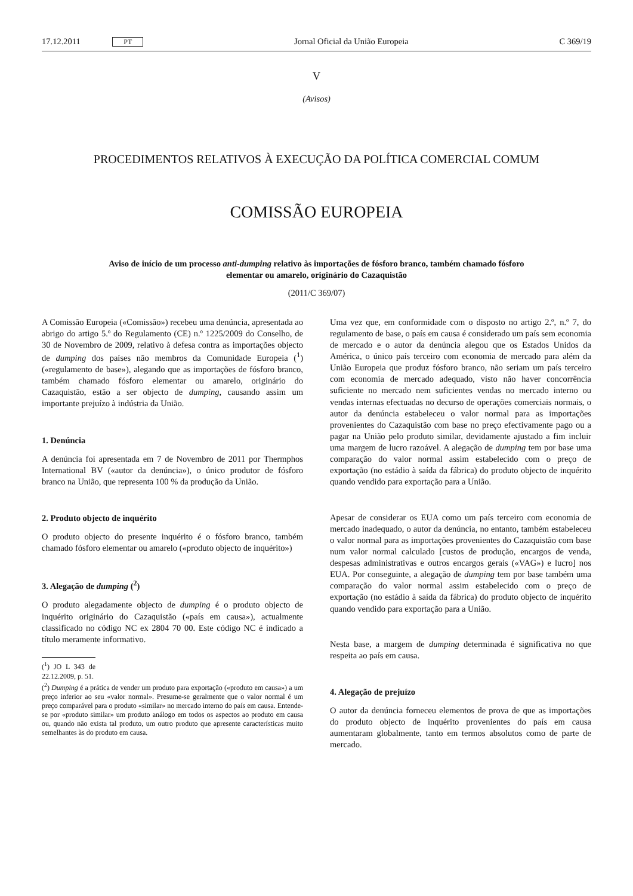17.12.2011 PT Jornal Oficial da União Europeia C 369/19
V
(Avisos)
PROCEDIMENTOS RELATIVOS À EXECUÇÃO DA POLÍTICA COMERCIAL COMUM
COMISSÃO EUROPEIA
Aviso de início de um processo anti-dumping relativo às importações de fósforo branco, também chamado fósforo elementar ou amarelo, originário do Cazaquistão
(2011/C 369/07)
A Comissão Europeia («Comissão») recebeu uma denúncia, apresentada ao abrigo do artigo 5.º do Regulamento (CE) n.º 1225/2009 do Conselho, de 30 de Novembro de 2009, relativo à defesa contra as importações objecto de dumping dos países não membros da Comunidade Europeia (<sup>1</sup>) («regulamento de base»), alegando que as importações de fósforo branco, também chamado fósforo elementar ou amarelo, originário do Cazaquistão, estão a ser objecto de dumping, causando assim um importante prejuízo à indústria da União.
1. Denúncia
A denúncia foi apresentada em 7 de Novembro de 2011 por Thermphos International BV («autor da denúncia»), o único produtor de fósforo branco na União, que representa 100 % da produção da União.
2. Produto objecto de inquérito
O produto objecto do presente inquérito é o fósforo branco, também chamado fósforo elementar ou amarelo («produto objecto de inquérito»)
3. Alegação de dumping (<sup>2</sup>)
O produto alegadamente objecto de dumping é o produto objecto de inquérito originário do Cazaquistão («país em causa»), actualmente classificado no código NC ex 2804 70 00. Este código NC é indicado a título meramente informativo.
(<sup>1</sup>) JO L 343 de 22.12.2009, p. 51.
(<sup>2</sup>) Dumping é a prática de vender um produto para exportação («produto em causa») a um preço inferior ao seu «valor normal». Presume-se geralmente que o valor normal é um preço comparável para o produto «similar» no mercado interno do país em causa. Entende-se por «produto similar» um produto análogo em todos os aspectos ao produto em causa ou, quando não exista tal produto, um outro produto que apresente características muito semelhantes às do produto em causa.
Uma vez que, em conformidade com o disposto no artigo 2.º, n.º 7, do regulamento de base, o país em causa é considerado um país sem economia de mercado e o autor da denúncia alegou que os Estados Unidos da América, o único país terceiro com economia de mercado para além da União Europeia que produz fósforo branco, não seriam um país terceiro com economia de mercado adequado, visto não haver concorrência suficiente no mercado nem suficientes vendas no mercado interno ou vendas internas efectuadas no decurso de operações comerciais normais, o autor da denúncia estabeleceu o valor normal para as importações provenientes do Cazaquistão com base no preço efectivamente pago ou a pagar na União pelo produto similar, devidamente ajustado a fim incluir uma margem de lucro razoável. A alegação de dumping tem por base uma comparação do valor normal assim estabelecido com o preço de exportação (no estádio à saída da fábrica) do produto objecto de inquérito quando vendido para exportação para a União.
Apesar de considerar os EUA como um país terceiro com economia de mercado inadequado, o autor da denúncia, no entanto, também estabeleceu o valor normal para as importações provenientes do Cazaquistão com base num valor normal calculado [custos de produção, encargos de venda, despesas administrativas e outros encargos gerais («VAG») e lucro] nos EUA. Por conseguinte, a alegação de dumping tem por base também uma comparação do valor normal assim estabelecido com o preço de exportação (no estádio à saída da fábrica) do produto objecto de inquérito quando vendido para exportação para a União.
Nesta base, a margem de dumping determinada é significativa no que respeita ao país em causa.
4. Alegação de prejuízo
O autor da denúncia forneceu elementos de prova de que as importações do produto objecto de inquérito provenientes do país em causa aumentaram globalmente, tanto em termos absolutos como de parte de mercado.